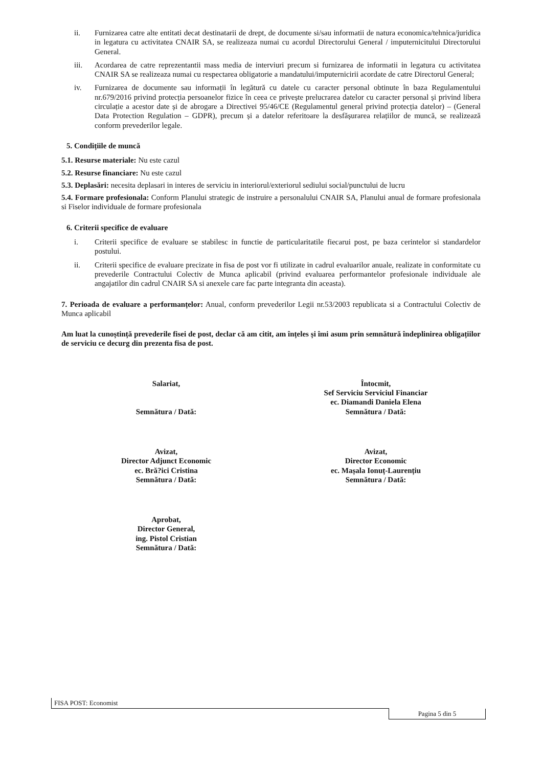ii. Furnizarea catre alte entitati decat destinatarii de drept, de documente si/sau informatii de natura economica/tehnica/juridica in legatura cu activitatea CNAIR SA, se realizeaza numai cu acordul Directorului General / imputernicitului Directorului General.
iii. Acordarea de catre reprezentantii mass media de interviuri precum si furnizarea de informatii in legatura cu activitatea CNAIR SA se realizeaza numai cu respectarea obligatorie a mandatului/imputernicirii acordate de catre Directorul General;
iv. Furnizarea de documente sau informații în legătură cu datele cu caracter personal obtinute în baza Regulamentului nr.679/2016 privind protecția persoanelor fizice în ceea ce privește prelucrarea datelor cu caracter personal și privind libera circulație a acestor date și de abrogare a Directivei 95/46/CE (Regulamentul general privind protecția datelor) – (General Data Protection Regulation – GDPR), precum și a datelor referitoare la desfășurarea relațiilor de muncă, se realizează conform prevederilor legale.
5. Condițiile de muncă
5.1. Resurse materiale: Nu este cazul
5.2. Resurse financiare: Nu este cazul
5.3. Deplasări: necesita deplasari in interes de serviciu in interiorul/exteriorul sediului social/punctului de lucru
5.4. Formare profesionala: Conform Planului strategic de instruire a personalului CNAIR SA, Planului anual de formare profesionala si Fiselor individuale de formare profesionala
6. Criterii specifice de evaluare
i. Criterii specifice de evaluare se stabilesc in functie de particularitatile fiecarui post, pe baza cerintelor si standardelor postului.
ii. Criterii specifice de evaluare precizate in fisa de post vor fi utilizate in cadrul evaluarilor anuale, realizate in conformitate cu prevederile Contractului Colectiv de Munca aplicabil (privind evaluarea performantelor profesionale individuale ale angajatilor din cadrul CNAIR SA si anexele care fac parte integranta din aceasta).
7. Perioada de evaluare a performanțelor: Anual, conform prevederilor Legii nr.53/2003 republicata si a Contractului Colectiv de Munca aplicabil
Am luat la cunoștință prevederile fisei de post, declar că am citit, am înțeles și îmi asum prin semnătură îndeplinirea obligațiilor de serviciu ce decurg din prezenta fisa de post.
Salariat,
Semnătura / Dată:
Avizat,
Director Adjunct Economic
ec. Bră?ici Cristina
Semnătura / Dată:
Aprobat,
Director General,
ing. Pistol Cristian
Semnătura / Dată:
Întocmit,
Sef Serviciu Serviciul Financiar
ec. Diamandi Daniela Elena
Semnătura / Dată:
Avizat,
Director Economic
ec. Mașala Ionuț-Laurențiu
Semnătura / Dată:
FISA POST: Economist
Pagina 5 din 5